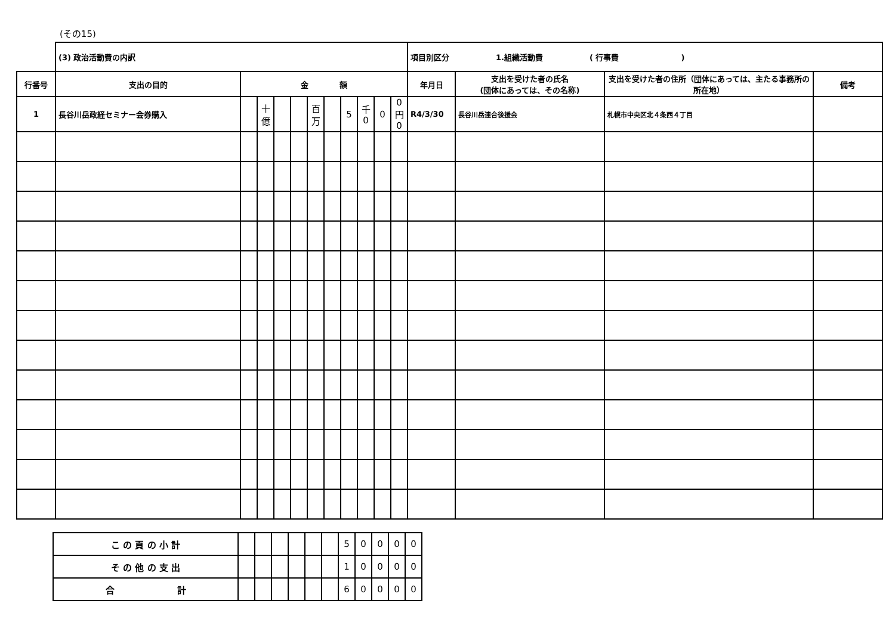(その15)
| | (3) 政治活動費の内訳 | | | | | | | | | | | 項目別区分 1.組織活動費 ( 行事費 ) | | | |
| 行番号 | 支出の目的 | 金 額 | | | | | | | | | | 年月日 | 支出を受けた者の氏名 (団体にあっては、その名称) | 支出を受けた者の住所（団体にあっては、主たる事務所の所在地） | 備考 |
| 1 | 長谷川岳政経セミナー会券購入 | | 十億 | | | 百万 | | 5 | 千 0 | 0 | 0 円 0 | R4/3/30 | 長谷川岳連合後援会 | 札幌市中央区北４条西４丁目 | |
| こ の 頁 の 小 計 | | | | | | | 5 | 0 | 0 | 0 | 0 |
| そ の 他 の 支 出 | | | | | | | 1 | 0 | 0 | 0 | 0 |
| 合 計 | | | | | | | 6 | 0 | 0 | 0 | 0 |